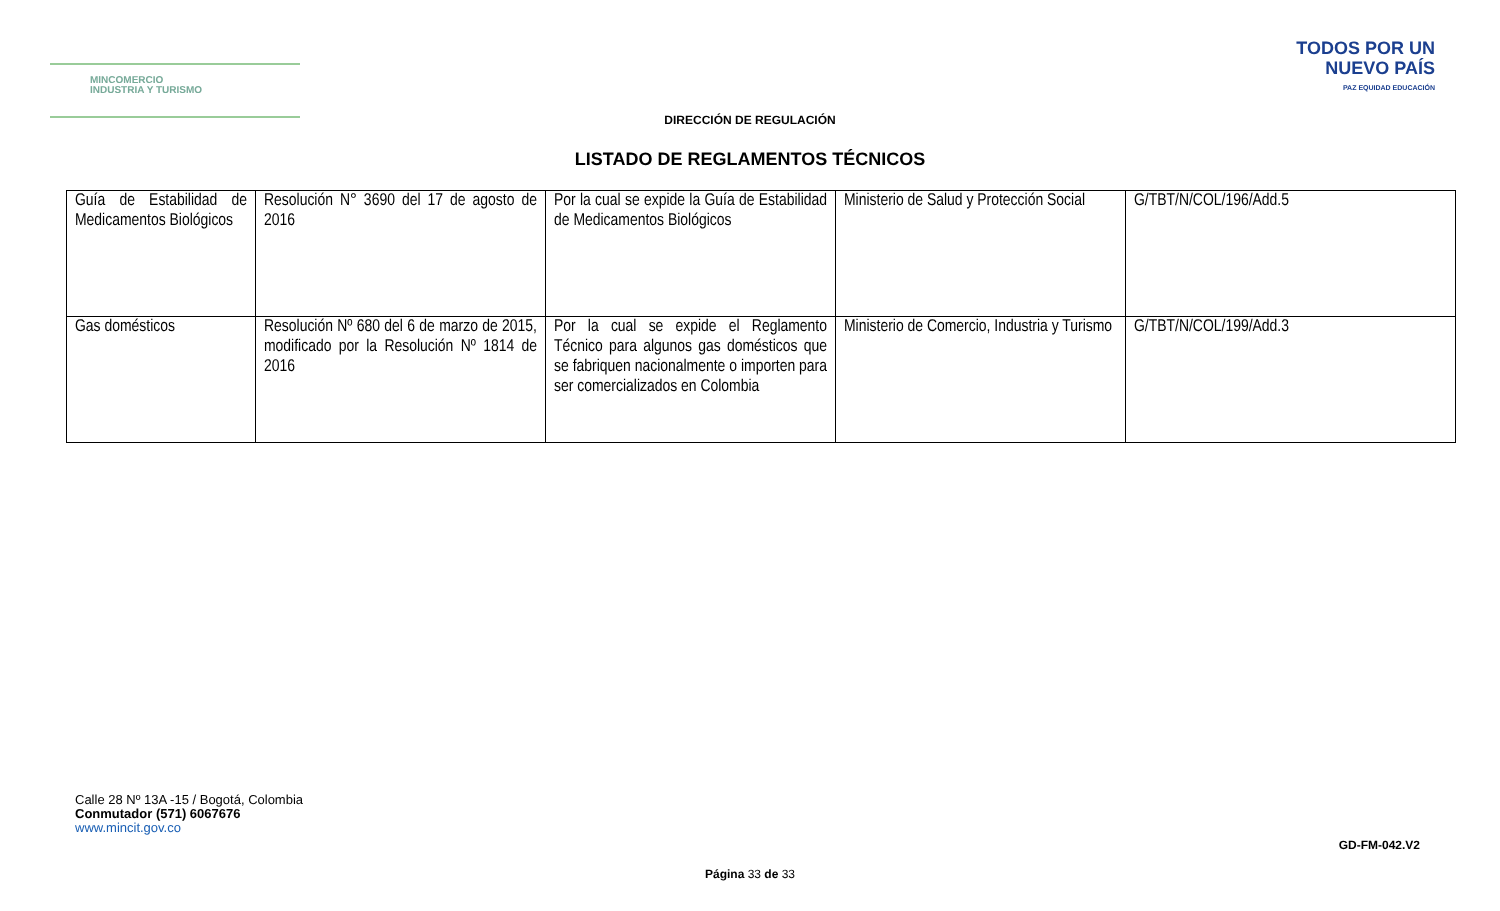MINCOMERCIO
INDUSTRIA Y TURISMO
TODOS POR UN
NUEVO PAÍS
PAZ EQUIDAD EDUCACIÓN
DIRECCIÓN DE REGULACIÓN
LISTADO DE REGLAMENTOS TÉCNICOS
| Guía de Estabilidad de Medicamentos Biológicos | Resolución N° 3690 del 17 de agosto de 2016 | Por la cual se expide la Guía de Estabilidad de Medicamentos Biológicos | Ministerio de Salud y Protección Social | G/TBT/N/COL/196/Add.5 |
| Gas domésticos | Resolución Nº 680 del 6 de marzo de 2015, modificado por la Resolución Nº 1814 de 2016 | Por la cual se expide el Reglamento Técnico para algunos gas domésticos que se fabriquen nacionalmente o importen para ser comercializados en Colombia | Ministerio de Comercio, Industria y Turismo | G/TBT/N/COL/199/Add.3 |
Calle 28 Nº 13A -15 / Bogotá, Colombia
Conmutador (571) 6067676
www.mincit.gov.co
GD-FM-042.V2
Página 33 de 33